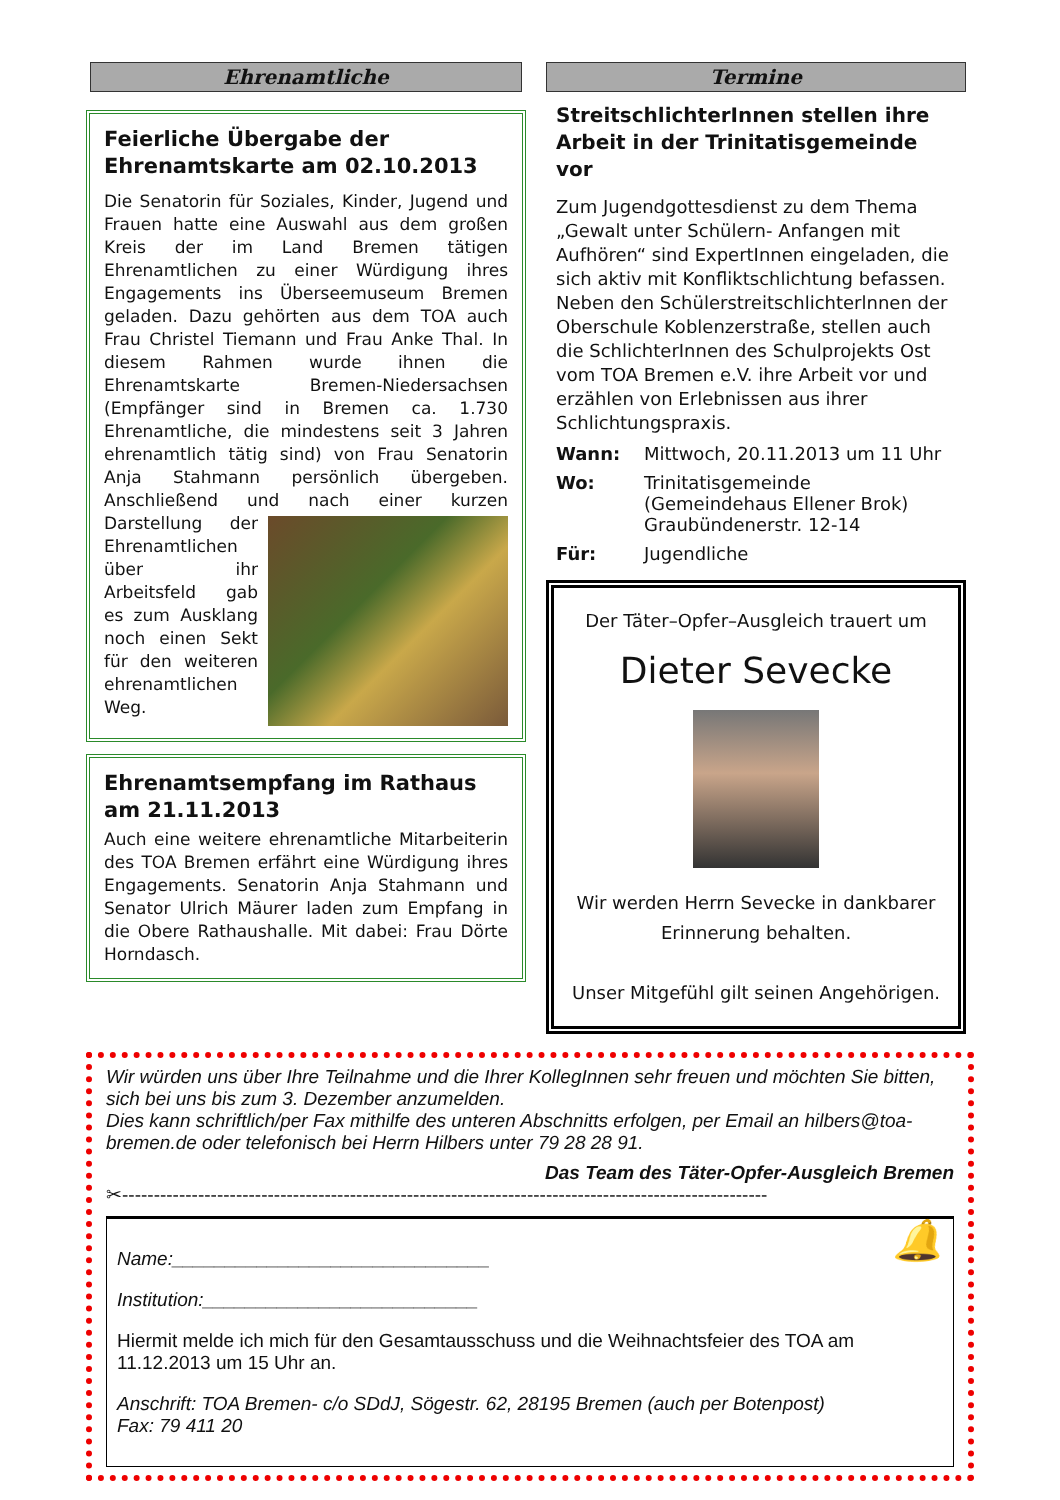Ehrenamtliche
Feierliche Übergabe der Ehrenamtskarte am 02.10.2013
Die Senatorin für Soziales, Kinder, Jugend und Frauen hatte eine Auswahl aus dem großen Kreis der im Land Bremen tätigen Ehrenamtlichen zu einer Würdigung ihres Engagements ins Überseemuseum Bremen geladen. Dazu gehörten aus dem TOA auch Frau Christel Tiemann und Frau Anke Thal. In diesem Rahmen wurde ihnen die Ehrenamtskarte Bremen-Niedersachsen (Empfänger sind in Bremen ca. 1.730 Ehrenamtliche, die mindestens seit 3 Jahren ehrenamtlich tätig sind) von Frau Senatorin Anja Stahmann persönlich übergeben. Anschließend und nach einer kurzen
Darstellung der Ehrenamtlichen über ihr Arbeitsfeld gab es zum Ausklang noch einen Sekt für den weiteren ehrenamtlichen Weg.
Ehrenamtsempfang im Rathaus am 21.11.2013
Auch eine weitere ehrenamtliche Mitarbeiterin des TOA Bremen erfährt eine Würdigung ihres Engagements. Senatorin Anja Stahmann und Senator Ulrich Mäurer laden zum Empfang in die Obere Rathaushalle. Mit dabei: Frau Dörte Horndasch.
Termine
StreitschlichterInnen stellen ihre Arbeit in der Trinitatisgemeinde vor
Zum Jugendgottesdienst zu dem Thema „Gewalt unter Schülern- Anfangen mit Aufhören“ sind ExpertInnen eingeladen, die sich aktiv mit Konfliktschlichtung befassen. Neben den Schülerstreitschlichterlnnen der Oberschule Koblenzerstraße, stellen auch die SchlichterInnen des Schulprojekts Ost vom TOA Bremen e.V. ihre Arbeit vor und erzählen von Erlebnissen aus ihrer Schlichtungspraxis.
Wann: Mittwoch, 20.11.2013 um 11 Uhr
Wo: Trinitatisgemeinde
(Gemeindehaus Ellener Brok)
Graubündenerstr. 12-14
Für: Jugendliche
Der Täter–Opfer–Ausgleich trauert um
Dieter Sevecke
Wir werden Herrn Sevecke in dankbarer Erinnerung behalten.
Unser Mitgefühl gilt seinen Angehörigen.
Wir würden uns über Ihre Teilnahme und die Ihrer KollegInnen sehr freuen und möchten Sie bitten, sich bei uns bis zum 3. Dezember anzumelden.
Dies kann schriftlich/per Fax mithilfe des unteren Abschnitts erfolgen, per Email an hilbers@toa-bremen.de oder telefonisch bei Herrn Hilbers unter 79 28 28 91.
Das Team des Täter-Opfer-Ausgleich Bremen
✂------------------------------------------------------------------------------------------------------
🔔
Name:______________________________
Institution:__________________________
Hiermit melde ich mich für den Gesamtausschuss und die Weihnachtsfeier des TOA am 11.12.2013 um 15 Uhr an.
Anschrift: TOA Bremen- c/o SDdJ, Sögestr. 62, 28195 Bremen (auch per Botenpost)
Fax: 79 411 20